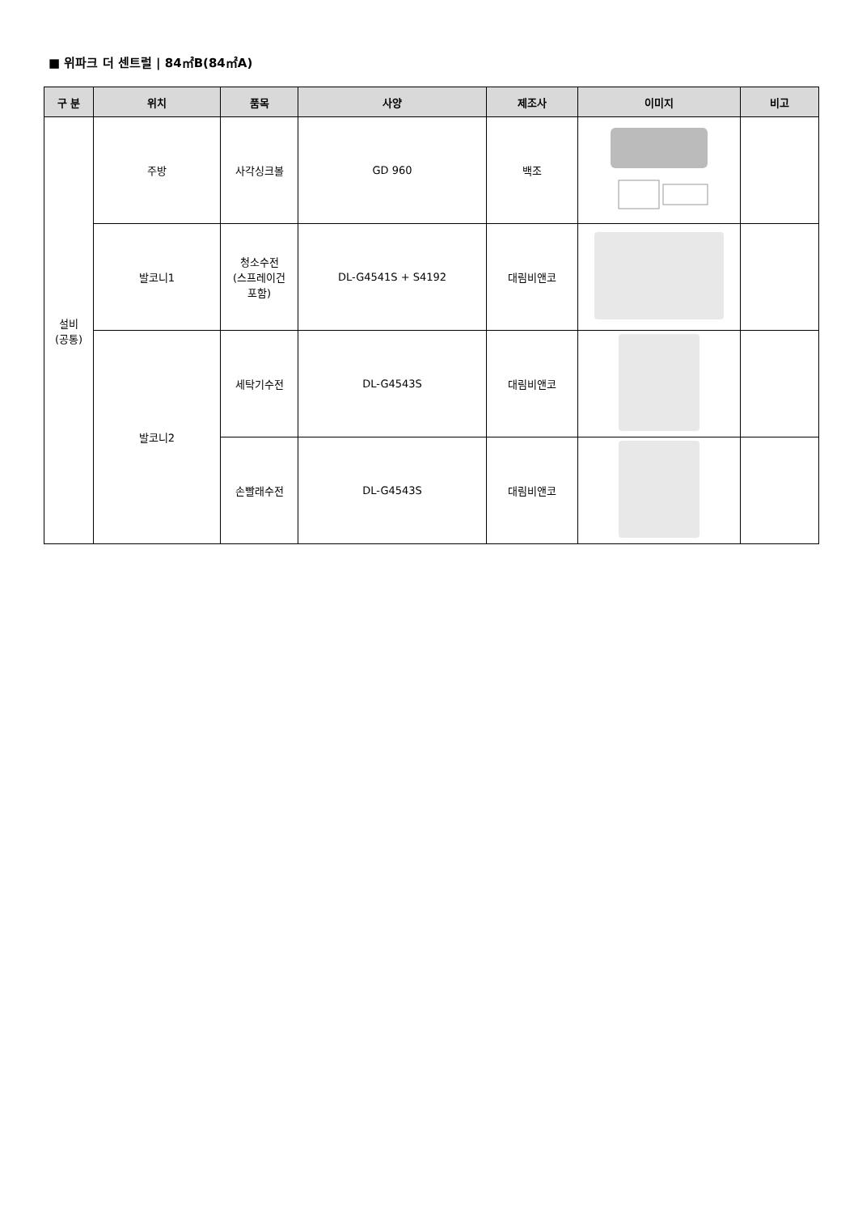■ 위파크 더 센트럴 | 84㎡B(84㎡A)
| 구 분 | 위치 | 품목 | 사양 | 제조사 | 이미지 | 비고 |
| --- | --- | --- | --- | --- | --- | --- |
| 설비 (공통) | 주방 | 사각싱크볼 | GD 960 | 백조 | | |
| | 발코니1 | 청소수전 (스프레이건 포함) | DL-G4541S + S4192 | 대림비앤코 | | |
| | 발코니2 | 세탁기수전 | DL-G4543S | 대림비앤코 | | |
| | | 손빨래수전 | DL-G4543S | 대림비앤코 | | |